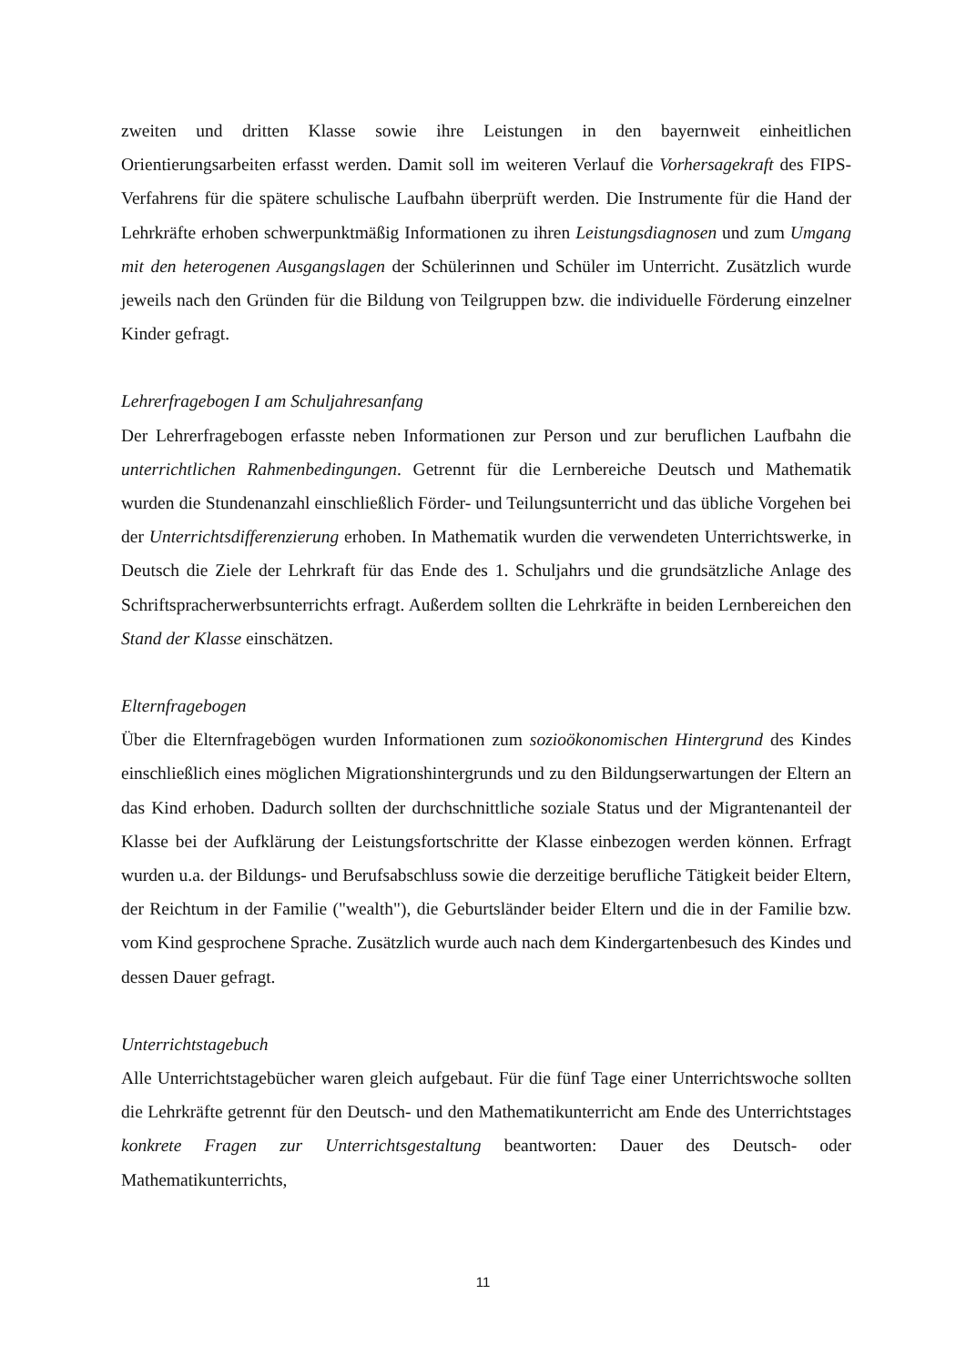zweiten und dritten Klasse sowie ihre Leistungen in den bayernweit einheitlichen Orientierungsarbeiten erfasst werden. Damit soll im weiteren Verlauf die Vorhersagekraft des FIPS-Verfahrens für die spätere schulische Laufbahn überprüft werden. Die Instrumente für die Hand der Lehrkräfte erhoben schwerpunktmäßig Informationen zu ihren Leistungsdiagnosen und zum Umgang mit den heterogenen Ausgangslagen der Schülerinnen und Schüler im Unterricht. Zusätzlich wurde jeweils nach den Gründen für die Bildung von Teilgruppen bzw. die individuelle Förderung einzelner Kinder gefragt.
Lehrerfragebogen I am Schuljahresanfang
Der Lehrerfragebogen erfasste neben Informationen zur Person und zur beruflichen Laufbahn die unterrichtlichen Rahmenbedingungen. Getrennt für die Lernbereiche Deutsch und Mathematik wurden die Stundenanzahl einschließlich Förder- und Teilungsunterricht und das übliche Vorgehen bei der Unterrichtsdifferenzierung erhoben. In Mathematik wurden die verwendeten Unterrichtswerke, in Deutsch die Ziele der Lehrkraft für das Ende des 1. Schuljahrs und die grundsätzliche Anlage des Schriftspracherwerbsunterrichts erfragt. Außerdem sollten die Lehrkräfte in beiden Lernbereichen den Stand der Klasse einschätzen.
Elternfragebogen
Über die Elternfragebögen wurden Informationen zum sozioökonomischen Hintergrund des Kindes einschließlich eines möglichen Migrationshintergrunds und zu den Bildungserwartungen der Eltern an das Kind erhoben. Dadurch sollten der durchschnittliche soziale Status und der Migrantenanteil der Klasse bei der Aufklärung der Leistungsfortschritte der Klasse einbezogen werden können. Erfragt wurden u.a. der Bildungs- und Berufsabschluss sowie die derzeitige berufliche Tätigkeit beider Eltern, der Reichtum in der Familie ("wealth"), die Geburtsländer beider Eltern und die in der Familie bzw. vom Kind gesprochene Sprache. Zusätzlich wurde auch nach dem Kindergartenbesuch des Kindes und dessen Dauer gefragt.
Unterrichtstagebuch
Alle Unterrichtstagebücher waren gleich aufgebaut. Für die fünf Tage einer Unterrichtswoche sollten die Lehrkräfte getrennt für den Deutsch- und den Mathematikunterricht am Ende des Unterrichtstages konkrete Fragen zur Unterrichtsgestaltung beantworten: Dauer des Deutsch- oder Mathematikunterrichts,
11